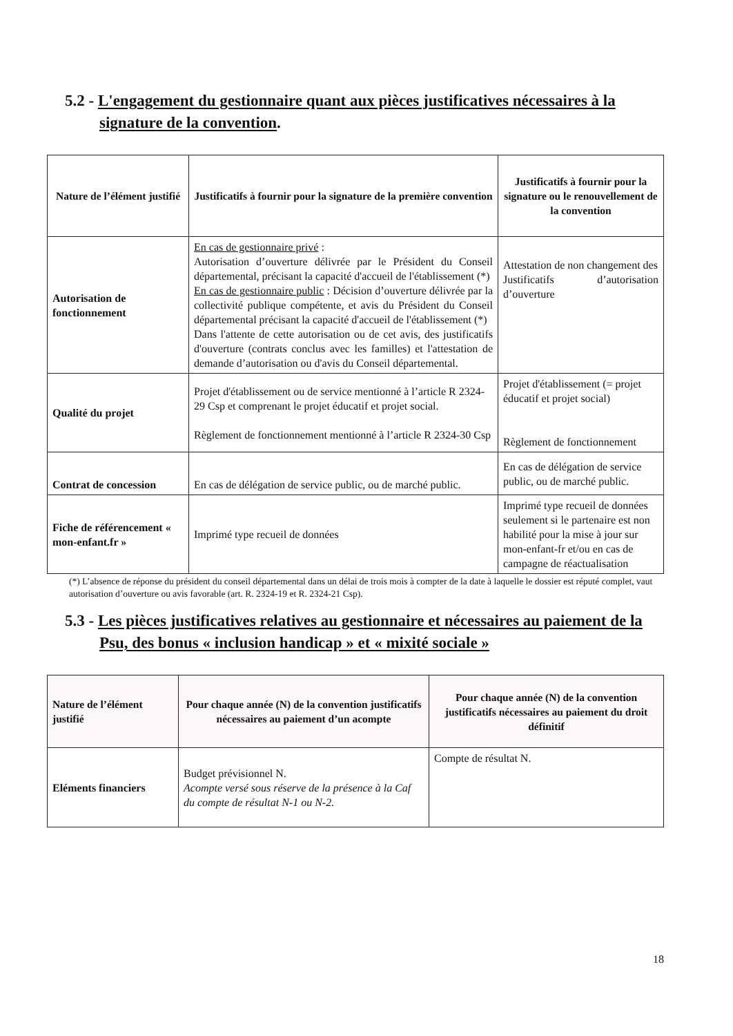5.2 - L'engagement du gestionnaire quant aux pièces justificatives nécessaires à la signature de la convention.
| Nature de l’élément justifié | Justificatifs à fournir pour la signature de la première convention | Justificatifs à fournir pour la signature ou le renouvellement de la convention |
| --- | --- | --- |
| Autorisation de fonctionnement | En cas de gestionnaire privé : Autorisation d’ouverture délivrée par le Président du Conseil départemental, précisant la capacité d'accueil de l'établissement (*) En cas de gestionnaire public : Décision d’ouverture délivrée par la collectivité publique compétente, et avis du Président du Conseil départemental précisant la capacité d'accueil de l'établissement (*) Dans l'attente de cette autorisation ou de cet avis, des justificatifs d'ouverture (contrats conclus avec les familles) et l'attestation de demande d’autorisation ou d'avis du Conseil départemental. | Attestation de non changement des Justificatifs d’autorisation d’ouverture |
| Qualité du projet | Projet d'établissement ou de service mentionné à l’article R 2324-29 Csp et comprenant le projet éducatif et projet social. Règlement de fonctionnement mentionné à l’article R 2324-30 Csp | Projet d'établissement (= projet éducatif et projet social) Règlement de fonctionnement |
| Contrat de concession | En cas de délégation de service public, ou de marché public. | En cas de délégation de service public, ou de marché public. |
| Fiche de référencement « mon-enfant.fr » | Imprimé type recueil de données | Imprimé type recueil de données seulement si le partenaire est non habilité pour la mise à jour sur mon-enfant-fr et/ou en cas de campagne de réactualisation |
(*) L’absence de réponse du président du conseil départemental dans un délai de trois mois à compter de la date à laquelle le dossier est réputé complet, vaut autorisation d’ouverture ou avis favorable (art. R. 2324-19 et R. 2324-21 Csp).
5.3 - Les pièces justificatives relatives au gestionnaire et nécessaires au paiement de la Psu, des bonus « inclusion handicap » et « mixité sociale »
| Nature de l’élément justifié | Pour chaque année (N) de la convention justificatifs nécessaires au paiement d’un acompte | Pour chaque année (N) de la convention justificatifs nécessaires au paiement du droit définitif |
| --- | --- | --- |
| Eléments financiers | Budget prévisionnel N. Acompte versé sous réserve de la présence à la Caf du compte de résultat N-1 ou N-2. | Compte de résultat N. |
18